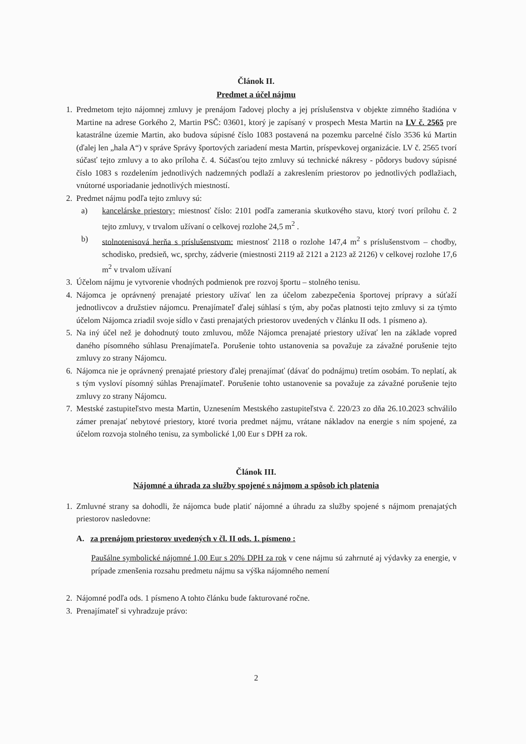Článok II.
Predmet a účel nájmu
1. Predmetom tejto nájomnej zmluvy je prenájom ľadovej plochy a jej príslušenstva v objekte zimného štadióna v Martine na adrese Gorkého 2, Martin PSČ: 03601, ktorý je zapísaný v prospech Mesta Martin na LV č. 2565 pre katastrálne územie Martin, ako budova súpisné číslo 1083 postavená na pozemku parcelné číslo 3536 kú Martin (ďalej len „hala A“) v správe Správy športových zariadení mesta Martin, príspevkovej organizácie. LV č. 2565 tvorí súčasť tejto zmluvy a to ako príloha č. 4. Súčasťou tejto zmluvy sú technické nákresy - pôdorys budovy súpisné číslo 1083 s rozdelením jednotlivých nadzemných podlaží a zakreslením priestorov po jednotlivých podlažiach, vnútorné usporiadanie jednotlivých miestností.
2. Predmet nájmu podľa tejto zmluvy sú:
a) kancelárske priestory; miestnosť číslo: 2101 podľa zamerania skutkového stavu, ktorý tvorí prílohu č. 2 tejto zmluvy, v trvalom užívaní o celkovej rozlohe 24,5 m<sup>2</sup> .
b) stolnotenisová herňa s príslušenstvom: miestnosť 2118 o rozlohe 147,4 m<sup>2</sup> s príslušenstvom – chodby, schodisko, predsieň, wc, sprchy, zádverie (miestnosti 2119 až 2121 a 2123 až 2126) v celkovej rozlohe 17,6 m<sup>2</sup> v trvalom užívaní
3. Účelom nájmu je vytvorenie vhodných podmienok pre rozvoj športu – stolného tenisu.
4. Nájomca je oprávnený prenajaté priestory užívať len za účelom zabezpečenia športovej prípravy a súťaží jednotlivcov a družstiev nájomcu. Prenajímateľ ďalej súhlasí s tým, aby počas platnosti tejto zmluvy si za týmto účelom Nájomca zriadil svoje sídlo v časti prenajatých priestorov uvedených v článku II ods. 1 písmeno a).
5. Na iný účel než je dohodnutý touto zmluvou, môže Nájomca prenajaté priestory užívať len na základe vopred daného písomného súhlasu Prenajímateľa. Porušenie tohto ustanovenia sa považuje za závažné porušenie tejto zmluvy zo strany Nájomcu.
6. Nájomca nie je oprávnený prenajaté priestory ďalej prenajímať (dávať do podnájmu) tretím osobám. To neplatí, ak s tým vysloví písomný súhlas Prenajímateľ. Porušenie tohto ustanovenie sa považuje za závažné porušenie tejto zmluvy zo strany Nájomcu.
7. Mestské zastupiteľstvo mesta Martin, Uznesením Mestského zastupiteľstva č. 220/23 zo dňa 26.10.2023 schválilo zámer prenajať nebytové priestory, ktoré tvoria predmet nájmu, vrátane nákladov na energie s ním spojené, za účelom rozvoja stolného tenisu, za symbolické 1,00 Eur s DPH za rok.
Článok III.
Nájomné a úhrada za služby spojené s nájmom a spôsob ich platenia
1. Zmluvné strany sa dohodli, že nájomca bude platiť nájomné a úhradu za služby spojené s nájmom prenajatých priestorov nasledovne:
A. za prenájom priestorov uvedených v čl. II ods. 1. písmeno :
Paušálne symbolické nájomné 1,00 Eur s 20% DPH za rok v cene nájmu sú zahrnuté aj výdavky za energie, v prípade zmenšenia rozsahu predmetu nájmu sa výška nájomného nemení
2. Nájomné podľa ods. 1 písmeno A tohto článku bude fakturované ročne.
3. Prenajímateľ si vyhradzuje právo:
2